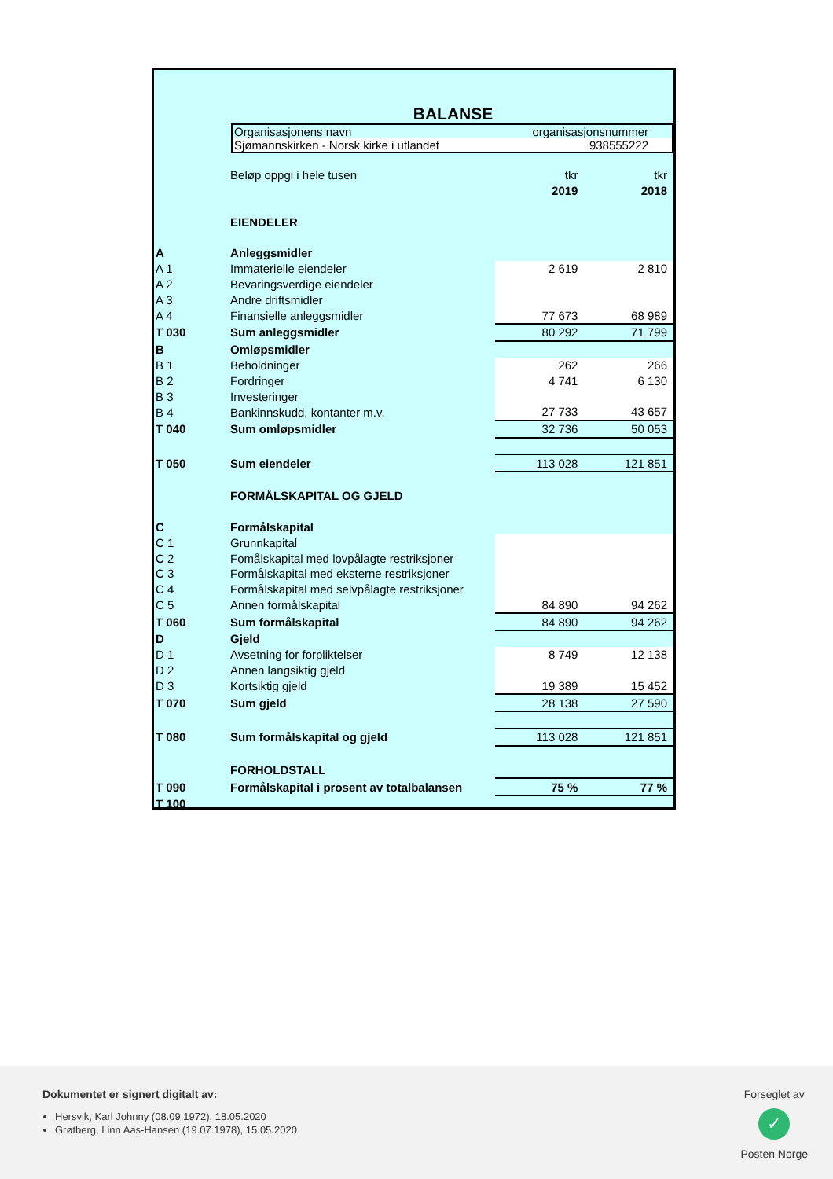BALANSE
Organisasjonens navn organisasjonsnummer
Sjømannskirken - Norsk kirke i utlandet 938555222
| | Beløp oppgi i hele tusen | tkr | tkr |
| | | 2019 | 2018 |
| | EIENDELER | | |
| A | Anleggsmidler | | |
| A 1 | Immaterielle eiendeler | 2 619 | 2 810 |
| A 2 | Bevaringsverdige eiendeler | | |
| A 3 | Andre driftsmidler | | |
| A 4 | Finansielle anleggsmidler | 77 673 | 68 989 |
| T 030 | Sum anleggsmidler | 80 292 | 71 799 |
| B | Omløpsmidler | | |
| B 1 | Beholdninger | 262 | 266 |
| B 2 | Fordringer | 4 741 | 6 130 |
| B 3 | Investeringer | | |
| B 4 | Bankinnskudd, kontanter m.v. | 27 733 | 43 657 |
| T 040 | Sum omløpsmidler | 32 736 | 50 053 |
| T 050 | Sum eiendeler | 113 028 | 121 851 |
| | FORMÅLSKAPITAL OG GJELD | | |
| C | Formålskapital | | |
| C 1 | Grunnkapital | | |
| C 2 | Fomålskapital med lovpålagte restriksjoner | | |
| C 3 | Formålskapital med eksterne restriksjoner | | |
| C 4 | Formålskapital med selvpålagte restriksjoner | | |
| C 5 | Annen formålskapital | 84 890 | 94 262 |
| T 060 | Sum formålskapital | 84 890 | 94 262 |
| D | Gjeld | | |
| D 1 | Avsetning for forpliktelser | 8 749 | 12 138 |
| D 2 | Annen langsiktig gjeld | | |
| D 3 | Kortsiktig gjeld | 19 389 | 15 452 |
| T 070 | Sum gjeld | 28 138 | 27 590 |
| T 080 | Sum formålskapital og gjeld | 113 028 | 121 851 |
| | FORHOLDSTALL | | |
| T 090 | Formålskapital i prosent av totalbalansen | 75 % | 77 % |
| T 100 | | | |
Dokumentet er signert digitalt av:
Hersvik, Karl Johnny (08.09.1972), 18.05.2020
Grøtberg, Linn Aas-Hansen (19.07.1978), 15.05.2020
Forseglet av
✓
Posten Norge